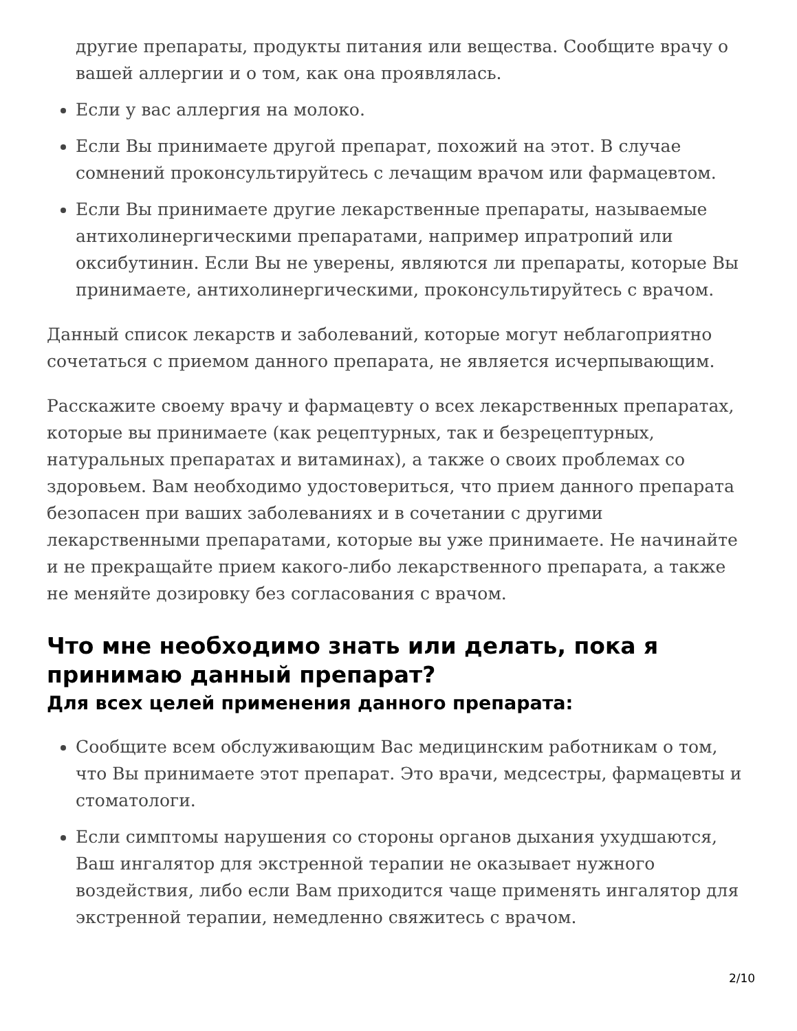другие препараты, продукты питания или вещества. Сообщите врачу о вашей аллергии и о том, как она проявлялась.
Если у вас аллергия на молоко.
Если Вы принимаете другой препарат, похожий на этот. В случае сомнений проконсультируйтесь с лечащим врачом или фармацевтом.
Если Вы принимаете другие лекарственные препараты, называемые антихолинергическими препаратами, например ипратропий или оксибутинин. Если Вы не уверены, являются ли препараты, которые Вы принимаете, антихолинергическими, проконсультируйтесь с врачом.
Данный список лекарств и заболеваний, которые могут неблагоприятно сочетаться с приемом данного препарата, не является исчерпывающим.
Расскажите своему врачу и фармацевту о всех лекарственных препаратах, которые вы принимаете (как рецептурных, так и безрецептурных, натуральных препаратах и витаминах), а также о своих проблемах со здоровьем. Вам необходимо удостовериться, что прием данного препарата безопасен при ваших заболеваниях и в сочетании с другими лекарственными препаратами, которые вы уже принимаете. Не начинайте и не прекращайте прием какого-либо лекарственного препарата, а также не меняйте дозировку без согласования с врачом.
Что мне необходимо знать или делать, пока я принимаю данный препарат?
Для всех целей применения данного препарата:
Сообщите всем обслуживающим Вас медицинским работникам о том, что Вы принимаете этот препарат. Это врачи, медсестры, фармацевты и стоматологи.
Если симптомы нарушения со стороны органов дыхания ухудшаются, Ваш ингалятор для экстренной терапии не оказывает нужного воздействия, либо если Вам приходится чаще применять ингалятор для экстренной терапии, немедленно свяжитесь с врачом.
2/10